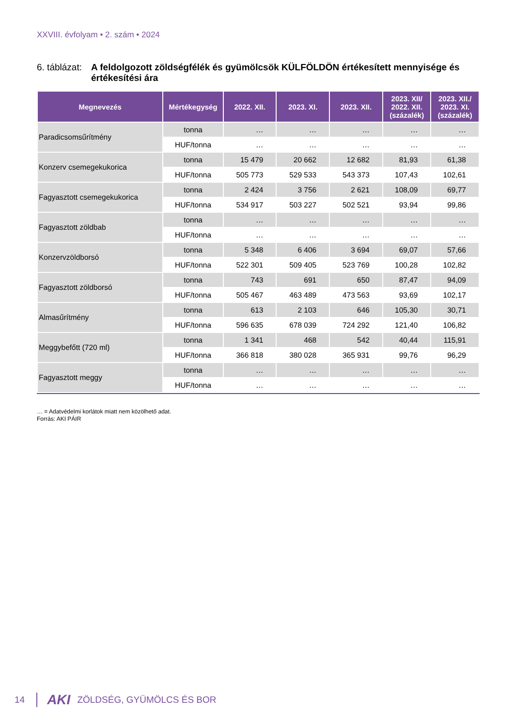XXVIII. évfolyam • 2. szám • 2024
6. táblázat: A feldolgozott zöldségfélék és gyümölcsök KÜLFÖLDÖN értékesített mennyisége és értékesítési ára
| Megnevezés | Mértékegység | 2022. XII. | 2023. XI. | 2023. XII. | 2023. XII/ 2022. XII. (százalék) | 2023. XII./ 2023. XI. (százalék) |
| --- | --- | --- | --- | --- | --- | --- |
| Paradicsomsűrítmény | tonna | … | … | … | … | … |
| | HUF/tonna | … | … | … | … | … |
| Konzerv csemegekukorica | tonna | 15 479 | 20 662 | 12 682 | 81,93 | 61,38 |
| | HUF/tonna | 505 773 | 529 533 | 543 373 | 107,43 | 102,61 |
| Fagyasztott csemegekukorica | tonna | 2 424 | 3 756 | 2 621 | 108,09 | 69,77 |
| | HUF/tonna | 534 917 | 503 227 | 502 521 | 93,94 | 99,86 |
| Fagyasztott zöldbab | tonna | … | … | … | … | … |
| | HUF/tonna | … | … | … | … | … |
| Konzervzöldborsó | tonna | 5 348 | 6 406 | 3 694 | 69,07 | 57,66 |
| | HUF/tonna | 522 301 | 509 405 | 523 769 | 100,28 | 102,82 |
| Fagyasztott zöldborsó | tonna | 743 | 691 | 650 | 87,47 | 94,09 |
| | HUF/tonna | 505 467 | 463 489 | 473 563 | 93,69 | 102,17 |
| Almasűrítmény | tonna | 613 | 2 103 | 646 | 105,30 | 30,71 |
| | HUF/tonna | 596 635 | 678 039 | 724 292 | 121,40 | 106,82 |
| Meggybefőtt (720 ml) | tonna | 1 341 | 468 | 542 | 40,44 | 115,91 |
| | HUF/tonna | 366 818 | 380 028 | 365 931 | 99,76 | 96,29 |
| Fagyasztott meggy | tonna | … | … | … | … | … |
| | HUF/tonna | … | … | … | … | … |
… = Adatvédelmi korlátok miatt nem közölhető adat.
Forrás: AKI PÁIR
14 AKI ZÖLDSÉG, GYÜMÖLCS ÉS BOR